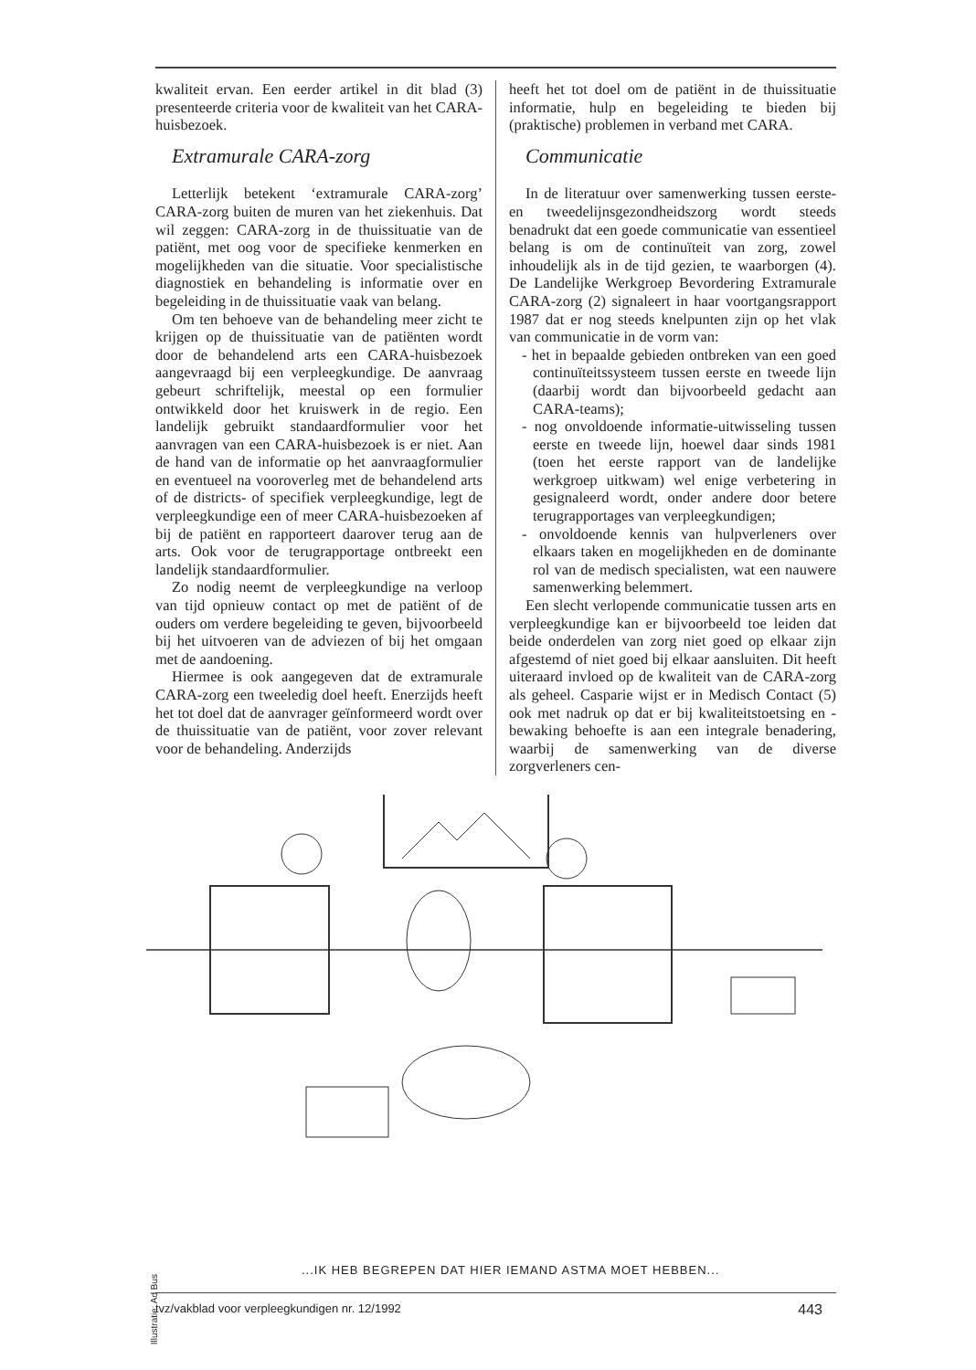kwaliteit ervan. Een eerder artikel in dit blad (3) presenteerde criteria voor de kwaliteit van het CARA-huisbezoek.
Extramurale CARA-zorg
Letterlijk betekent ‘extramurale CARA-zorg’ CARA-zorg buiten de muren van het ziekenhuis. Dat wil zeggen: CARA-zorg in de thuissituatie van de patiënt, met oog voor de specifieke kenmerken en mogelijkheden van die situatie. Voor specialistische diagnostiek en behandeling is informatie over en begeleiding in de thuissituatie vaak van belang.
Om ten behoeve van de behandeling meer zicht te krijgen op de thuissituatie van de patiënten wordt door de behandelend arts een CARA-huisbezoek aangevraagd bij een verpleegkundige. De aanvraag gebeurt schriftelijk, meestal op een formulier ontwikkeld door het kruiswerk in de regio. Een landelijk gebruikt standaardformulier voor het aanvragen van een CARA-huisbezoek is er niet. Aan de hand van de informatie op het aanvraagformulier en eventueel na vooroverleg met de behandelend arts of de districts- of specifiek verpleegkundige, legt de verpleegkundige een of meer CARA-huisbezoeken af bij de patiënt en rapporteert daarover terug aan de arts. Ook voor de terugrapportage ontbreekt een landelijk standaardformulier.
Zo nodig neemt de verpleegkundige na verloop van tijd opnieuw contact op met de patiënt of de ouders om verdere begeleiding te geven, bijvoorbeeld bij het uitvoeren van de adviezen of bij het omgaan met de aandoening.
Hiermee is ook aangegeven dat de extramurale CARA-zorg een tweeledig doel heeft. Enerzijds heeft het tot doel dat de aanvrager geïnformeerd wordt over de thuissituatie van de patiënt, voor zover relevant voor de behandeling. Anderzijds
heeft het tot doel om de patiënt in de thuissituatie informatie, hulp en begeleiding te bieden bij (praktische) problemen in verband met CARA.
Communicatie
In de literatuur over samenwerking tussen eerste- en tweedelijnsgezondheidszorg wordt steeds benadrukt dat een goede communicatie van essentieel belang is om de continuïteit van zorg, zowel inhoudelijk als in de tijd gezien, te waarborgen (4). De Landelijke Werkgroep Bevordering Extramurale CARA-zorg (2) signaleert in haar voortgangsrapport 1987 dat er nog steeds knelpunten zijn op het vlak van communicatie in de vorm van:
- het in bepaalde gebieden ontbreken van een goed continuïteitssysteem tussen eerste en tweede lijn (daarbij wordt dan bijvoorbeeld gedacht aan CARA-teams);
- nog onvoldoende informatie-uitwisseling tussen eerste en tweede lijn, hoewel daar sinds 1981 (toen het eerste rapport van de landelijke werkgroep uitkwam) wel enige verbetering in gesignaleerd wordt, onder andere door betere terugrapportages van verpleegkundigen;
- onvoldoende kennis van hulpverleners over elkaars taken en mogelijkheden en de dominante rol van de medisch specialisten, wat een nauwere samenwerking belemmert.
Een slecht verlopende communicatie tussen arts en verpleegkundige kan er bijvoorbeeld toe leiden dat beide onderdelen van zorg niet goed op elkaar zijn afgestemd of niet goed bij elkaar aansluiten. Dit heeft uiteraard invloed op de kwaliteit van de CARA-zorg als geheel. Casparie wijst er in Medisch Contact (5) ook met nadruk op dat er bij kwaliteitstoetsing en -bewaking behoefte is aan een integrale benadering, waarbij de samenwerking van de diverse zorgverleners cen-
Illustratie: Ad Bus
...IK HEB BEGREPEN DAT HIER IEMAND ASTMA MOET HEBBEN...
tvz/vakblad voor verpleegkundigen nr. 12/1992 443